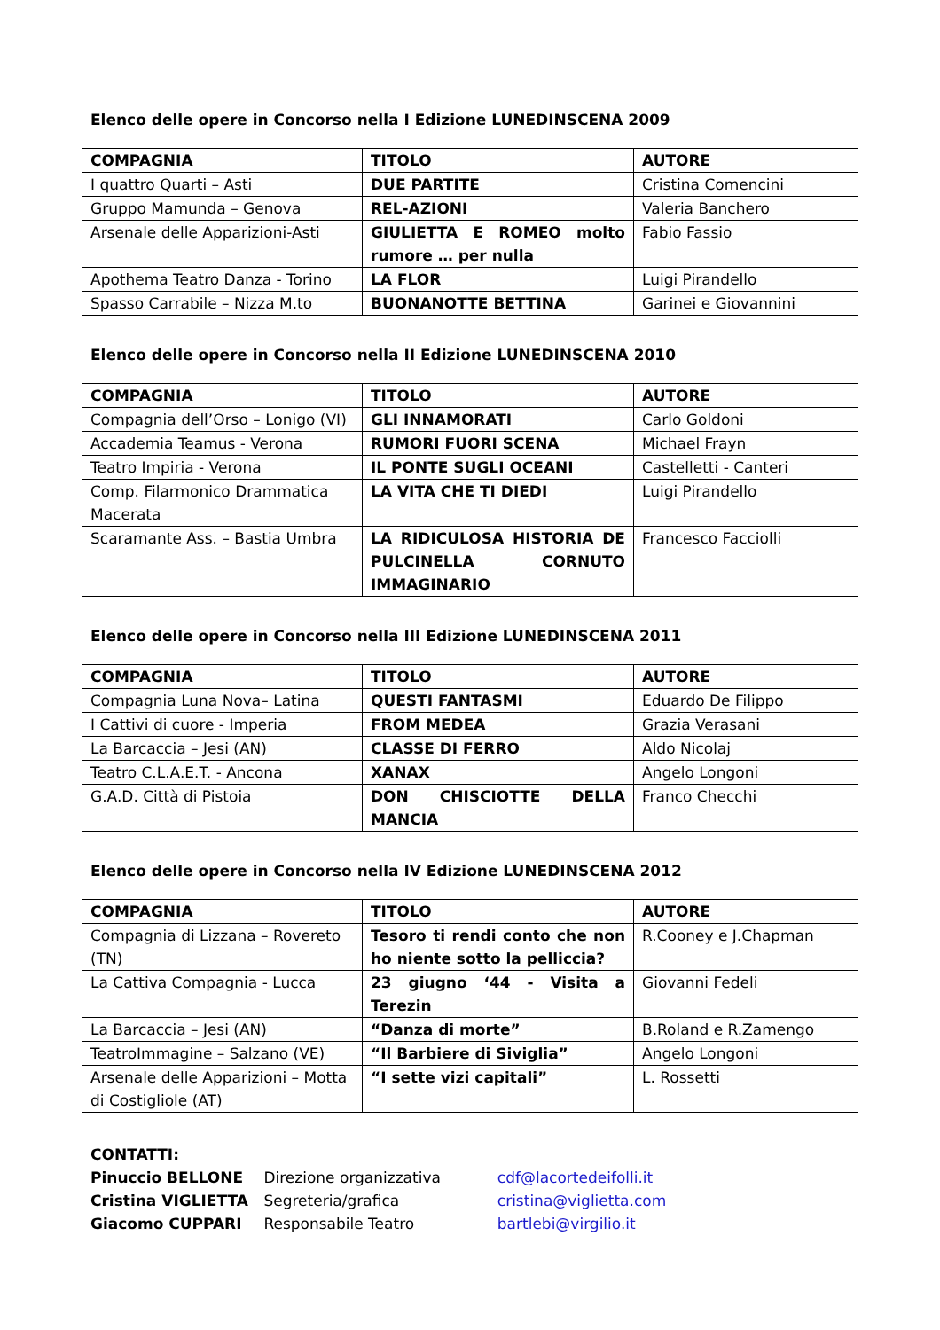Elenco delle opere in Concorso nella I Edizione LUNEDINSCENA 2009
| COMPAGNIA | TITOLO | AUTORE |
| --- | --- | --- |
| I quattro Quarti – Asti | DUE PARTITE | Cristina Comencini |
| Gruppo Mamunda – Genova | REL-AZIONI | Valeria Banchero |
| Arsenale delle Apparizioni-Asti | GIULIETTA E ROMEO molto rumore … per nulla | Fabio Fassio |
| Apothema Teatro Danza - Torino | LA FLOR | Luigi Pirandello |
| Spasso Carrabile – Nizza M.to | BUONANOTTE BETTINA | Garinei e Giovannini |
Elenco delle opere in Concorso nella II Edizione LUNEDINSCENA 2010
| COMPAGNIA | TITOLO | AUTORE |
| --- | --- | --- |
| Compagnia dell’Orso – Lonigo (VI) | GLI INNAMORATI | Carlo Goldoni |
| Accademia Teamus - Verona | RUMORI FUORI SCENA | Michael Frayn |
| Teatro Impiria - Verona | IL PONTE SUGLI OCEANI | Castelletti - Canteri |
| Comp. Filarmonico Drammatica Macerata | LA VITA CHE TI DIEDI | Luigi Pirandello |
| Scaramante Ass. – Bastia Umbra | LA RIDICULOSA HISTORIA DE PULCINELLA CORNUTO IMMAGINARIO | Francesco Facciolli |
Elenco delle opere in Concorso nella III Edizione LUNEDINSCENA 2011
| COMPAGNIA | TITOLO | AUTORE |
| --- | --- | --- |
| Compagnia Luna Nova– Latina | QUESTI FANTASMI | Eduardo De Filippo |
| I Cattivi di cuore - Imperia | FROM MEDEA | Grazia Verasani |
| La Barcaccia – Jesi (AN) | CLASSE DI FERRO | Aldo Nicolaj |
| Teatro C.L.A.E.T. - Ancona | XANAX | Angelo Longoni |
| G.A.D. Città di Pistoia | DON CHISCIOTTE DELLA MANCIA | Franco Checchi |
Elenco delle opere in Concorso nella IV Edizione LUNEDINSCENA 2012
| COMPAGNIA | TITOLO | AUTORE |
| --- | --- | --- |
| Compagnia di Lizzana – Rovereto (TN) | Tesoro ti rendi conto che non ho niente sotto la pelliccia? | R.Cooney e J.Chapman |
| La Cattiva Compagnia - Lucca | 23 giugno ‘44 - Visita a Terezin | Giovanni Fedeli |
| La Barcaccia – Jesi (AN) | “Danza di morte” | B.Roland e R.Zamengo |
| TeatroImmagine – Salzano (VE) | “Il Barbiere di Siviglia” | Angelo Longoni |
| Arsenale delle Apparizioni – Motta di Costigliole (AT) | “I sette vizi capitali” | L. Rossetti |
CONTATTI:
Pinuccio BELLONE Direzione organizzativa cdf@lacortedeifolli.it
Cristina VIGLIETTA Segreteria/grafica cristina@viglietta.com
Giacomo CUPPARI Responsabile Teatro bartlebi@virgilio.it